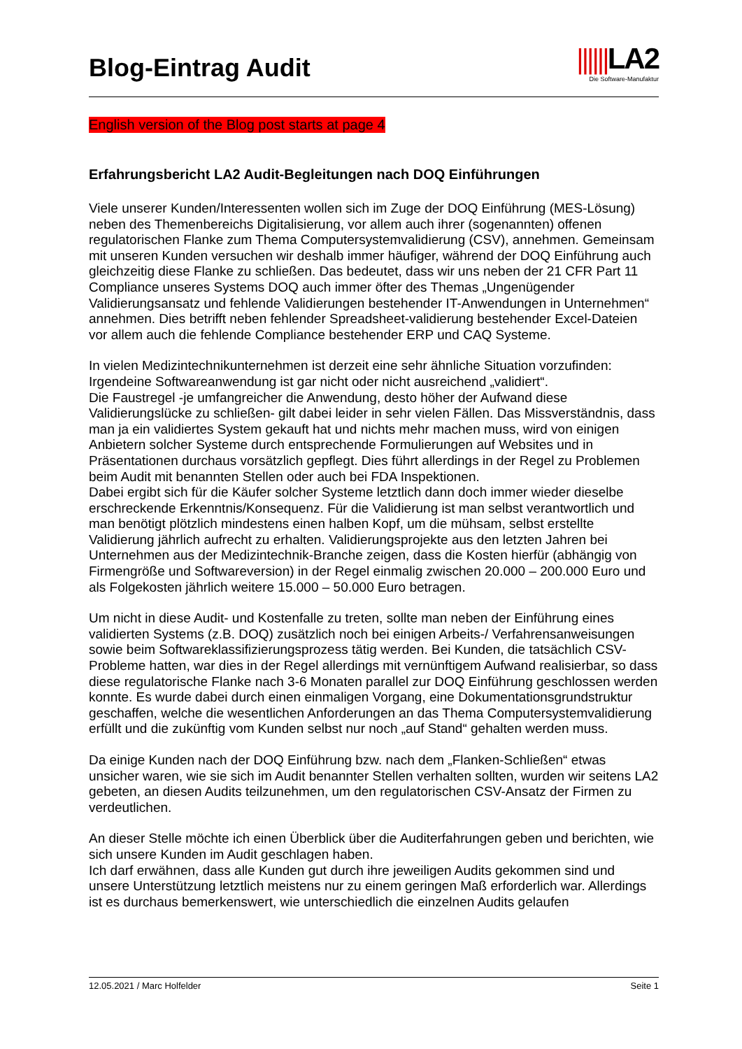Blog-Eintrag Audit
||||||LA2
Die Software-Manufaktur
English version of the Blog post starts at page 4
Erfahrungsbericht LA2 Audit-Begleitungen nach DOQ Einführungen
Viele unserer Kunden/Interessenten wollen sich im Zuge der DOQ Einführung (MES-Lösung) neben des Themenbereichs Digitalisierung, vor allem auch ihrer (sogenannten) offenen regulatorischen Flanke zum Thema Computersystemvalidierung (CSV), annehmen. Gemeinsam mit unseren Kunden versuchen wir deshalb immer häufiger, während der DOQ Einführung auch gleichzeitig diese Flanke zu schließen. Das bedeutet, dass wir uns neben der 21 CFR Part 11 Compliance unseres Systems DOQ auch immer öfter des Themas „Ungenügender Validierungsansatz und fehlende Validierungen bestehender IT-Anwendungen in Unternehmen“ annehmen. Dies betrifft neben fehlender Spreadsheet-validierung bestehender Excel-Dateien vor allem auch die fehlende Compliance bestehender ERP und CAQ Systeme.
In vielen Medizintechnikunternehmen ist derzeit eine sehr ähnliche Situation vorzufinden: Irgendeine Softwareanwendung ist gar nicht oder nicht ausreichend „validiert“.
Die Faustregel -je umfangreicher die Anwendung, desto höher der Aufwand diese Validierungslücke zu schließen- gilt dabei leider in sehr vielen Fällen. Das Missverständnis, dass man ja ein validiertes System gekauft hat und nichts mehr machen muss, wird von einigen Anbietern solcher Systeme durch entsprechende Formulierungen auf Websites und in Präsentationen durchaus vorsätzlich gepflegt. Dies führt allerdings in der Regel zu Problemen beim Audit mit benannten Stellen oder auch bei FDA Inspektionen.
Dabei ergibt sich für die Käufer solcher Systeme letztlich dann doch immer wieder dieselbe erschreckende Erkenntnis/Konsequenz. Für die Validierung ist man selbst verantwortlich und man benötigt plötzlich mindestens einen halben Kopf, um die mühsam, selbst erstellte Validierung jährlich aufrecht zu erhalten. Validierungsprojekte aus den letzten Jahren bei Unternehmen aus der Medizintechnik-Branche zeigen, dass die Kosten hierfür (abhängig von Firmengröße und Softwareversion) in der Regel einmalig zwischen 20.000 – 200.000 Euro und als Folgekosten jährlich weitere 15.000 – 50.000 Euro betragen.
Um nicht in diese Audit- und Kostenfalle zu treten, sollte man neben der Einführung eines validierten Systems (z.B. DOQ) zusätzlich noch bei einigen Arbeits-/ Verfahrensanweisungen sowie beim Softwareklassifizierungsprozess tätig werden. Bei Kunden, die tatsächlich CSV-Probleme hatten, war dies in der Regel allerdings mit vernünftigem Aufwand realisierbar, so dass diese regulatorische Flanke nach 3-6 Monaten parallel zur DOQ Einführung geschlossen werden konnte. Es wurde dabei durch einen einmaligen Vorgang, eine Dokumentationsgrundstruktur geschaffen, welche die wesentlichen Anforderungen an das Thema Computersystemvalidierung erfüllt und die zukünftig vom Kunden selbst nur noch „auf Stand“ gehalten werden muss.
Da einige Kunden nach der DOQ Einführung bzw. nach dem „Flanken-Schließen“ etwas unsicher waren, wie sie sich im Audit benannter Stellen verhalten sollten, wurden wir seitens LA2 gebeten, an diesen Audits teilzunehmen, um den regulatorischen CSV-Ansatz der Firmen zu verdeutlichen.
An dieser Stelle möchte ich einen Überblick über die Auditerfahrungen geben und berichten, wie sich unsere Kunden im Audit geschlagen haben.
Ich darf erwähnen, dass alle Kunden gut durch ihre jeweiligen Audits gekommen sind und unsere Unterstützung letztlich meistens nur zu einem geringen Maß erforderlich war. Allerdings ist es durchaus bemerkenswert, wie unterschiedlich die einzelnen Audits gelaufen
12.05.2021 / Marc Holfelder Seite 1